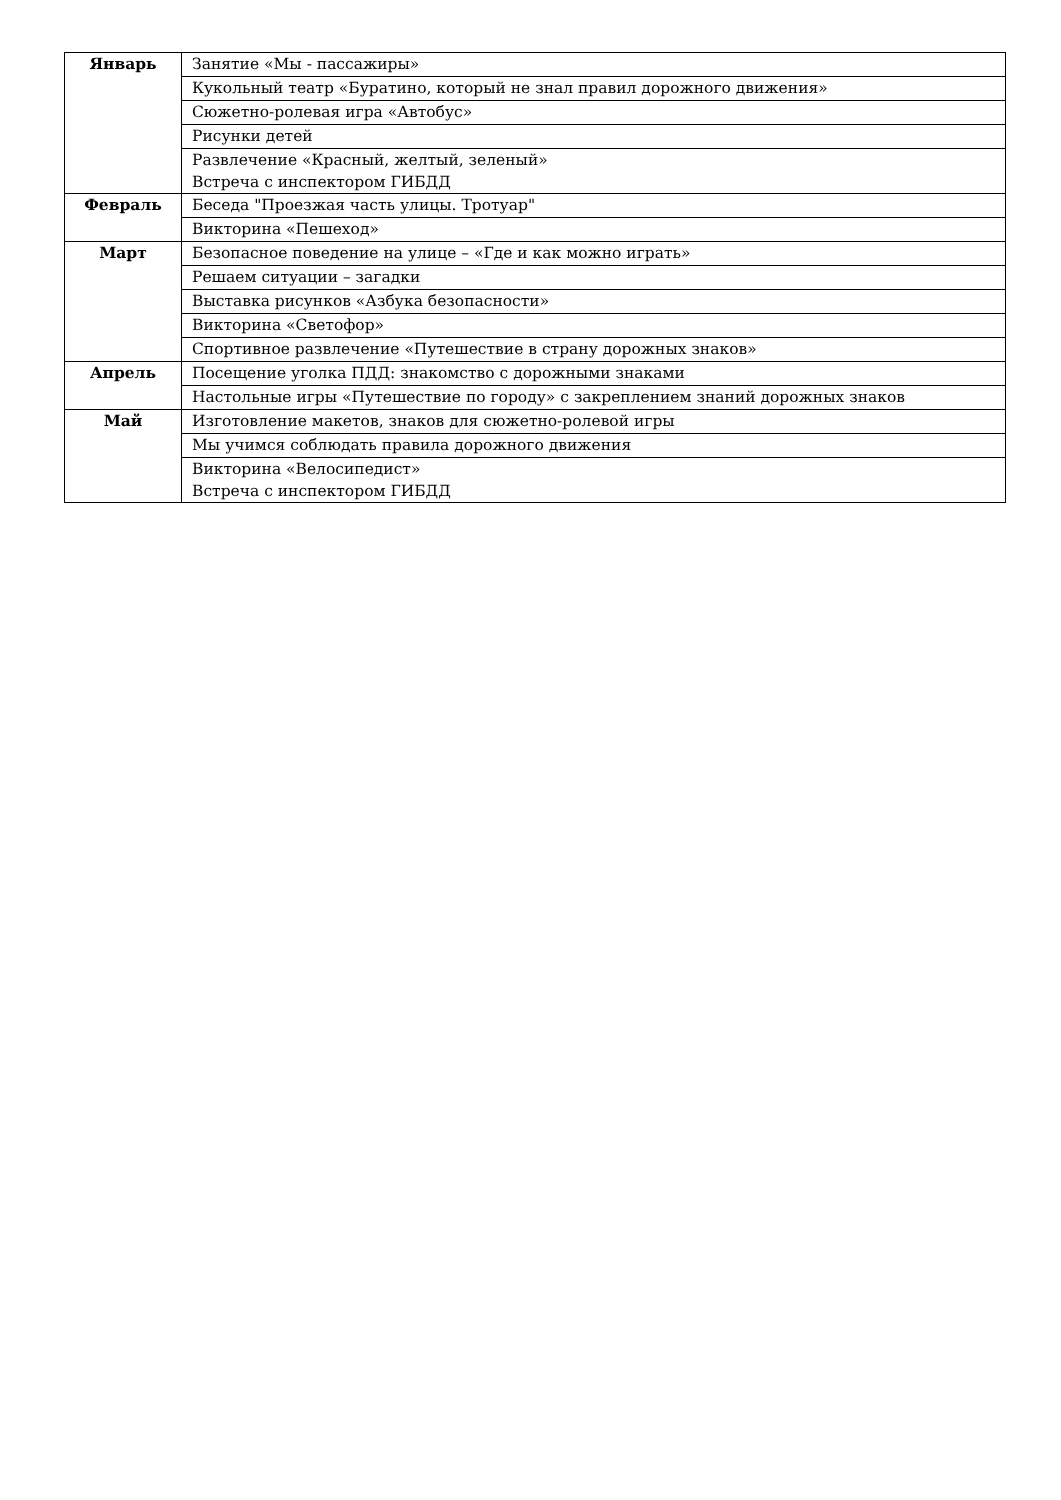| Январь | Занятие «Мы - пассажиры» |
| | Кукольный театр «Буратино, который не знал правил дорожного движения» |
| | Сюжетно-ролевая игра «Автобус» |
| | Рисунки детей |
| | Развлечение «Красный, желтый, зеленый» Встреча с инспектором ГИБДД |
| Февраль | Беседа "Проезжая часть улицы. Тротуар" |
| | Викторина «Пешеход» |
| Март | Безопасное поведение на улице – «Где и как можно играть» |
| | Решаем ситуации – загадки |
| | Выставка рисунков «Азбука безопасности» |
| | Викторина «Светофор» |
| | Спортивное развлечение «Путешествие в страну дорожных знаков» |
| Апрель | Посещение уголка ПДД: знакомство с дорожными знаками |
| | Настольные игры «Путешествие по городу» с закреплением знаний дорожных знаков |
| Май | Изготовление макетов, знаков для сюжетно-ролевой игры |
| | Мы учимся соблюдать правила дорожного движения |
| | Викторина «Велосипедист» Встреча с инспектором ГИБДД |